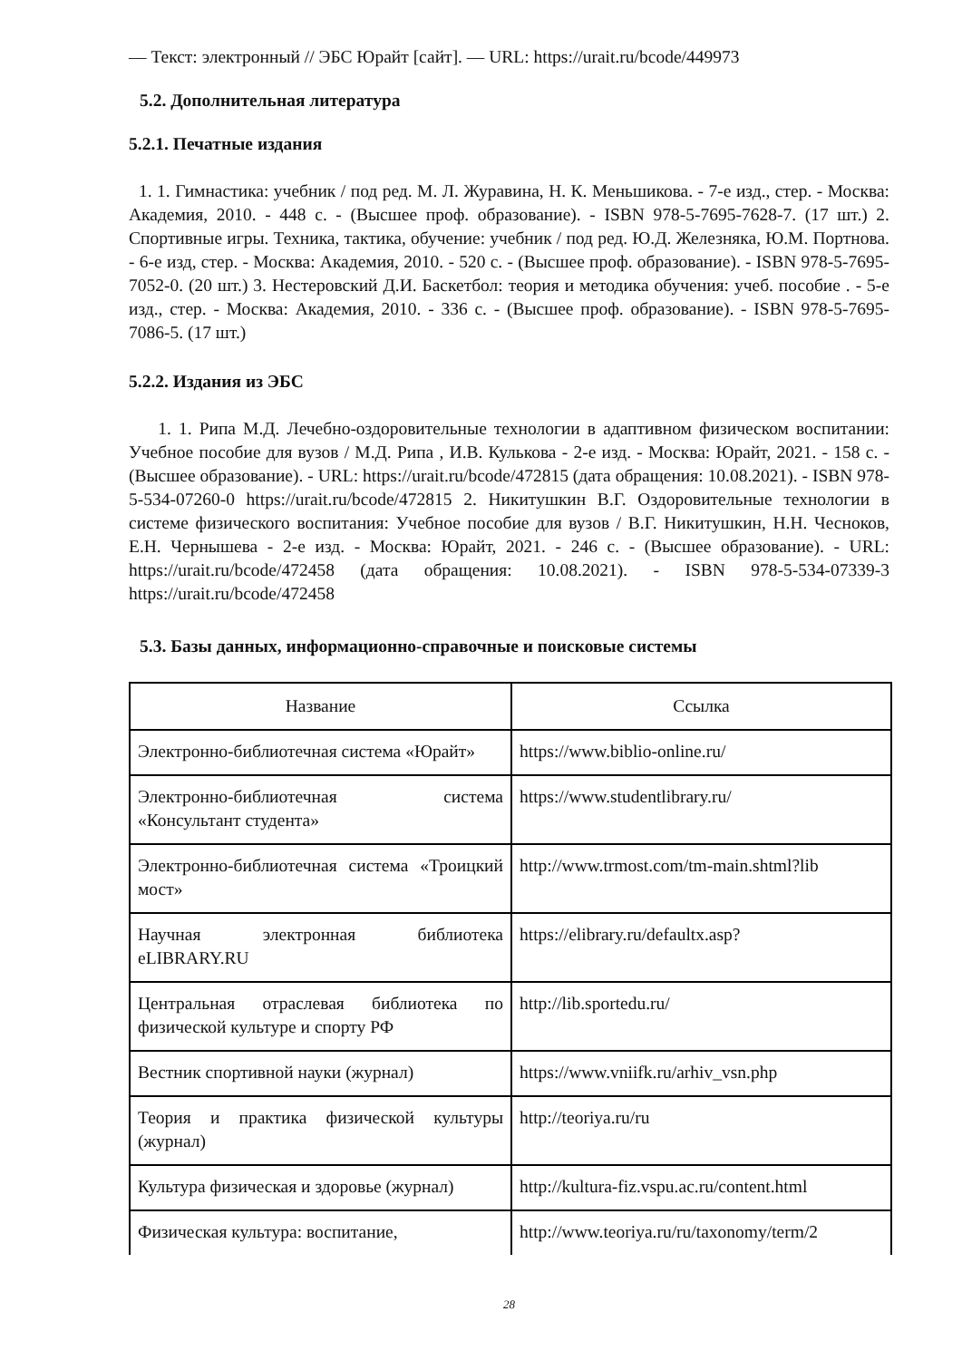— Текст: электронный // ЭБС Юрайт [сайт]. — URL: https://urait.ru/bcode/449973
5.2. Дополнительная литература
5.2.1. Печатные издания
1. 1. Гимнастика: учебник / под ред. М. Л. Журавина, Н. К. Меньшикова. - 7-е изд., стер. - Москва: Академия, 2010. - 448 с. - (Высшее проф. образование). - ISBN 978-5-7695-7628-7. (17 шт.) 2. Спортивные игры. Техника, тактика, обучение: учебник / под ред. Ю.Д. Железняка, Ю.М. Портнова. - 6-е изд, стер. - Москва: Академия, 2010. - 520 с. - (Высшее проф. образование). - ISBN 978-5-7695-7052-0. (20 шт.) 3. Нестеровский Д.И. Баскетбол: теория и методика обучения: учеб. пособие . - 5-е изд., стер. - Москва: Академия, 2010. - 336 с. - (Высшее проф. образование). - ISBN 978-5-7695-7086-5. (17 шт.)
5.2.2. Издания из ЭБС
1. 1. Рипа М.Д. Лечебно-оздоровительные технологии в адаптивном физическом воспитании: Учебное пособие для вузов / М.Д. Рипа , И.В. Кулькова - 2-е изд. - Москва: Юрайт, 2021. - 158 с. - (Высшее образование). - URL: https://urait.ru/bcode/472815 (дата обращения: 10.08.2021). - ISBN 978-5-534-07260-0 https://urait.ru/bcode/472815 2. Никитушкин В.Г. Оздоровительные технологии в системе физического воспитания: Учебное пособие для вузов / В.Г. Никитушкин, Н.Н. Чесноков, Е.Н. Чернышева - 2-е изд. - Москва: Юрайт, 2021. - 246 с. - (Высшее образование). - URL: https://urait.ru/bcode/472458 (дата обращения: 10.08.2021). - ISBN 978-5-534-07339-3 https://urait.ru/bcode/472458
5.3. Базы данных, информационно-справочные и поисковые системы
| Название | Ссылка |
| --- | --- |
| Электронно-библиотечная система «Юрайт» | https://www.biblio-online.ru/ |
| Электронно-библиотечная система «Консультант студента» | https://www.studentlibrary.ru/ |
| Электронно-библиотечная система «Троицкий мост» | http://www.trmost.com/tm-main.shtml?lib |
| Научная электронная библиотека eLIBRARY.RU | https://elibrary.ru/defaultx.asp? |
| Центральная отраслевая библиотека по физической культуре и спорту РФ | http://lib.sportedu.ru/ |
| Вестник спортивной науки (журнал) | https://www.vniifk.ru/arhiv_vsn.php |
| Теория и практика физической культуры (журнал) | http://teoriya.ru/ru |
| Культура физическая и здоровье (журнал) | http://kultura-fiz.vspu.ac.ru/content.html |
| Физическая культура: воспитание, | http://www.teoriya.ru/ru/taxonomy/term/2 |
28